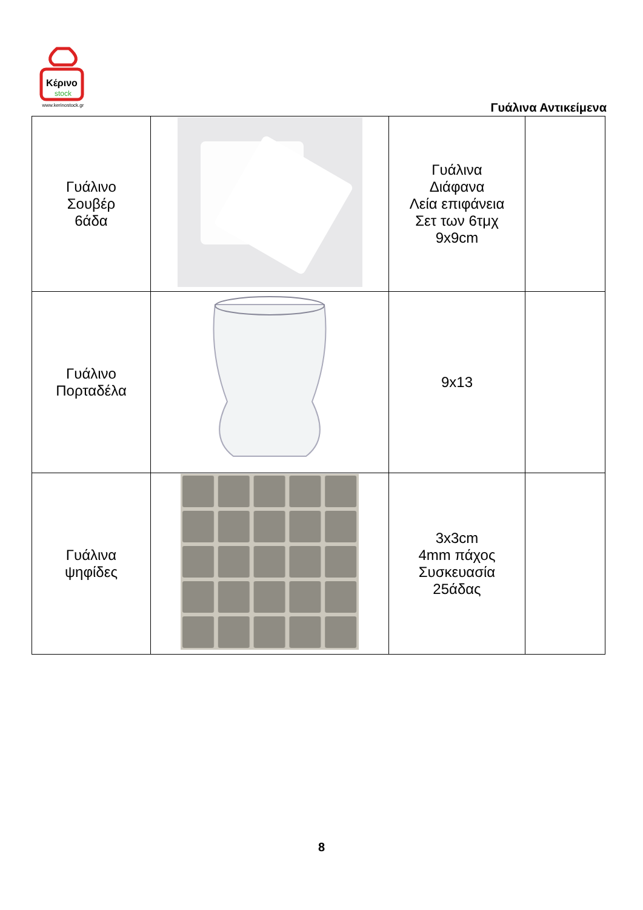Κέρινο
stock
www.kerinostock.gr
Γυάλινα Αντικείμενα
| Γυάλινο Σουβέρ 6άδα | | Γυάλινα Διάφανα Λεία επιφάνεια Σετ των 6τμχ 9x9cm | |
| Γυάλινο Πορταδέλα | | 9x13 | |
| Γυάλινα ψηφίδες | | 3x3cm 4mm πάχος Συσκευασία 25άδας | |
8